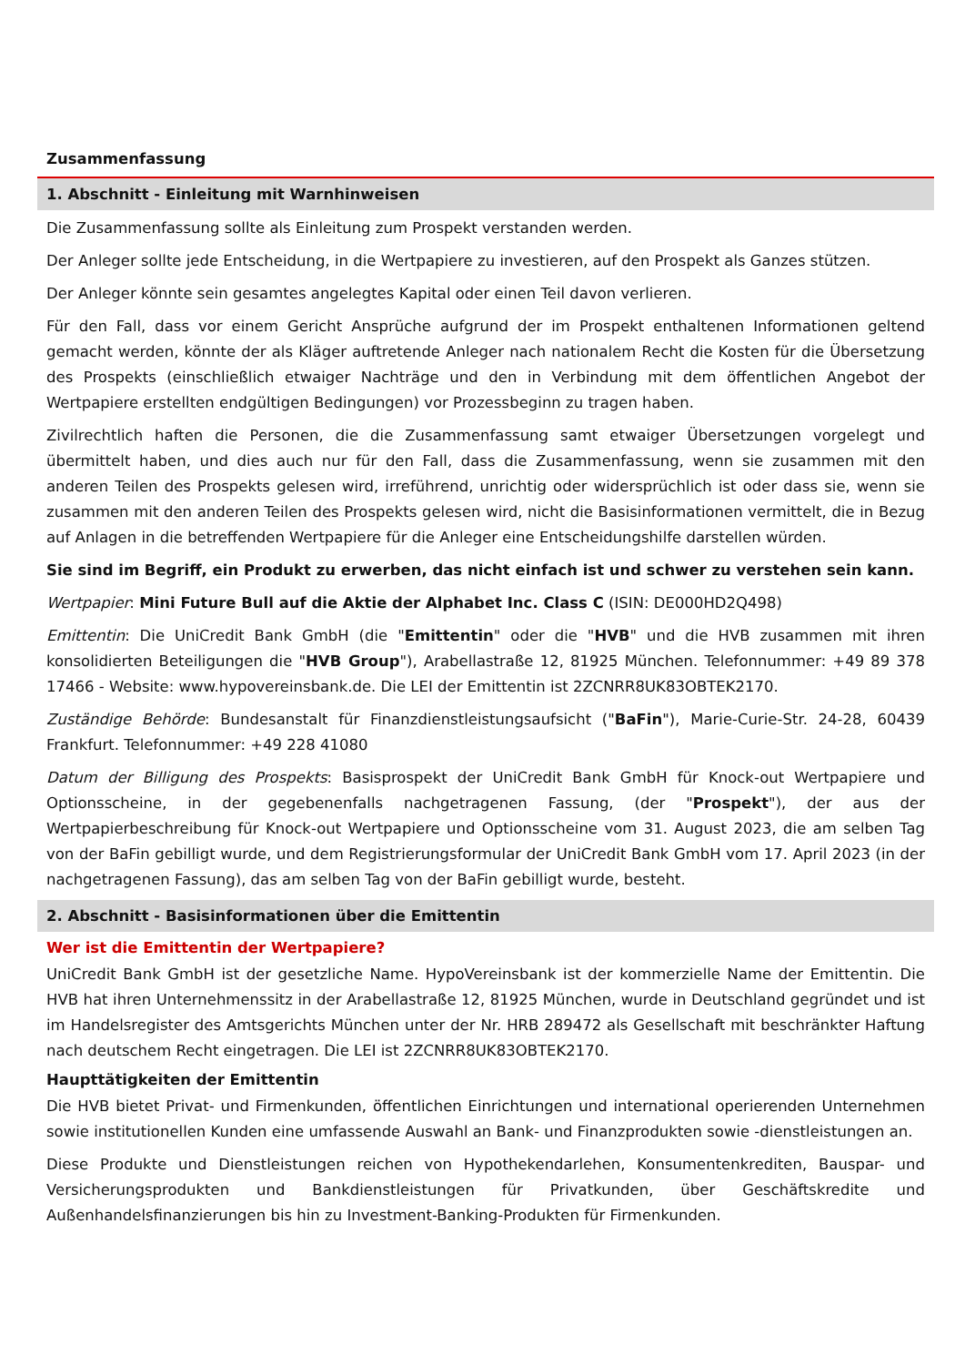Zusammenfassung
1. Abschnitt - Einleitung mit Warnhinweisen
Die Zusammenfassung sollte als Einleitung zum Prospekt verstanden werden.
Der Anleger sollte jede Entscheidung, in die Wertpapiere zu investieren, auf den Prospekt als Ganzes stützen.
Der Anleger könnte sein gesamtes angelegtes Kapital oder einen Teil davon verlieren.
Für den Fall, dass vor einem Gericht Ansprüche aufgrund der im Prospekt enthaltenen Informationen geltend gemacht werden, könnte der als Kläger auftretende Anleger nach nationalem Recht die Kosten für die Übersetzung des Prospekts (einschließlich etwaiger Nachträge und den in Verbindung mit dem öffentlichen Angebot der Wertpapiere erstellten endgültigen Bedingungen) vor Prozessbeginn zu tragen haben.
Zivilrechtlich haften die Personen, die die Zusammenfassung samt etwaiger Übersetzungen vorgelegt und übermittelt haben, und dies auch nur für den Fall, dass die Zusammenfassung, wenn sie zusammen mit den anderen Teilen des Prospekts gelesen wird, irreführend, unrichtig oder widersprüchlich ist oder dass sie, wenn sie zusammen mit den anderen Teilen des Prospekts gelesen wird, nicht die Basisinformationen vermittelt, die in Bezug auf Anlagen in die betreffenden Wertpapiere für die Anleger eine Entscheidungshilfe darstellen würden.
Sie sind im Begriff, ein Produkt zu erwerben, das nicht einfach ist und schwer zu verstehen sein kann.
Wertpapier: Mini Future Bull auf die Aktie der Alphabet Inc. Class C (ISIN: DE000HD2Q498)
Emittentin: Die UniCredit Bank GmbH (die "Emittentin" oder die "HVB" und die HVB zusammen mit ihren konsolidierten Beteiligungen die "HVB Group"), Arabellastraße 12, 81925 München. Telefonnummer: +49 89 378 17466 - Website: www.hypovereinsbank.de. Die LEI der Emittentin ist 2ZCNRR8UK83OBTEK2170.
Zuständige Behörde: Bundesanstalt für Finanzdienstleistungsaufsicht ("BaFin"), Marie-Curie-Str. 24-28, 60439 Frankfurt. Telefonnummer: +49 228 41080
Datum der Billigung des Prospekts: Basisprospekt der UniCredit Bank GmbH für Knock-out Wertpapiere und Optionsscheine, in der gegebenenfalls nachgetragenen Fassung, (der "Prospekt"), der aus der Wertpapierbeschreibung für Knock-out Wertpapiere und Optionsscheine vom 31. August 2023, die am selben Tag von der BaFin gebilligt wurde, und dem Registrierungsformular der UniCredit Bank GmbH vom 17. April 2023 (in der nachgetragenen Fassung), das am selben Tag von der BaFin gebilligt wurde, besteht.
2. Abschnitt - Basisinformationen über die Emittentin
Wer ist die Emittentin der Wertpapiere?
UniCredit Bank GmbH ist der gesetzliche Name. HypoVereinsbank ist der kommerzielle Name der Emittentin. Die HVB hat ihren Unternehmenssitz in der Arabellastraße 12, 81925 München, wurde in Deutschland gegründet und ist im Handelsregister des Amtsgerichts München unter der Nr. HRB 289472 als Gesellschaft mit beschränkter Haftung nach deutschem Recht eingetragen. Die LEI ist 2ZCNRR8UK83OBTEK2170.
Haupttätigkeiten der Emittentin
Die HVB bietet Privat- und Firmenkunden, öffentlichen Einrichtungen und international operierenden Unternehmen sowie institutionellen Kunden eine umfassende Auswahl an Bank- und Finanzprodukten sowie -dienstleistungen an.
Diese Produkte und Dienstleistungen reichen von Hypothekendarlehen, Konsumentenkrediten, Bauspar- und Versicherungsprodukten und Bankdienstleistungen für Privatkunden, über Geschäftskredite und Außenhandelsfinanzierungen bis hin zu Investment-Banking-Produkten für Firmenkunden.